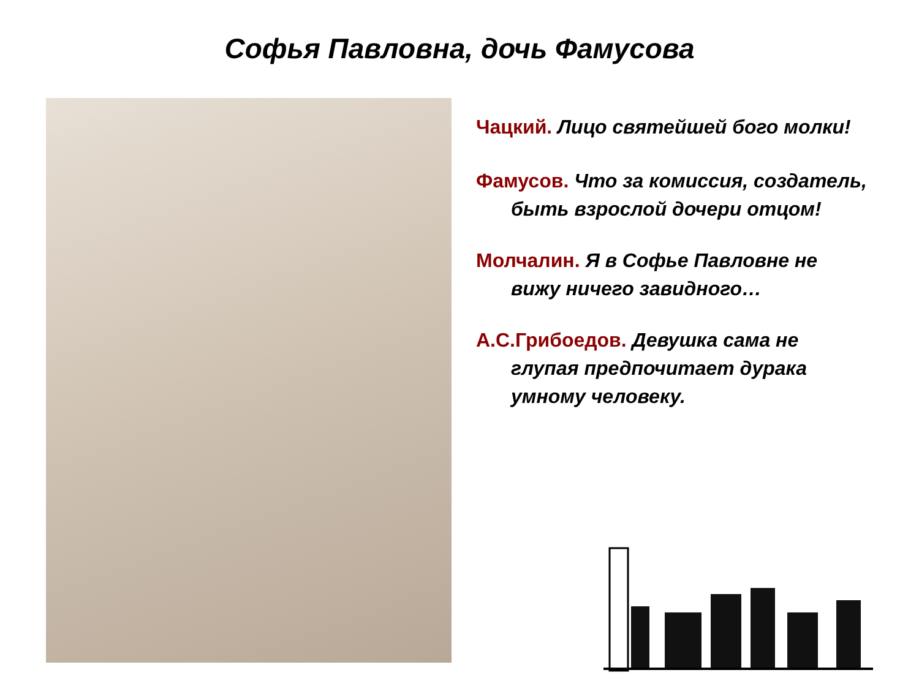Софья Павловна, дочь Фамусова
Чацкий. Лицо святейшей бого молки!
Фамусов. Что за комиссия, создатель, быть взрослой дочери отцом!
Молчалин. Я в Софье Павловне не вижу ничего завидного…
А.С.Грибоедов. Девушка сама не глупая предпочитает дурака умному человеку.